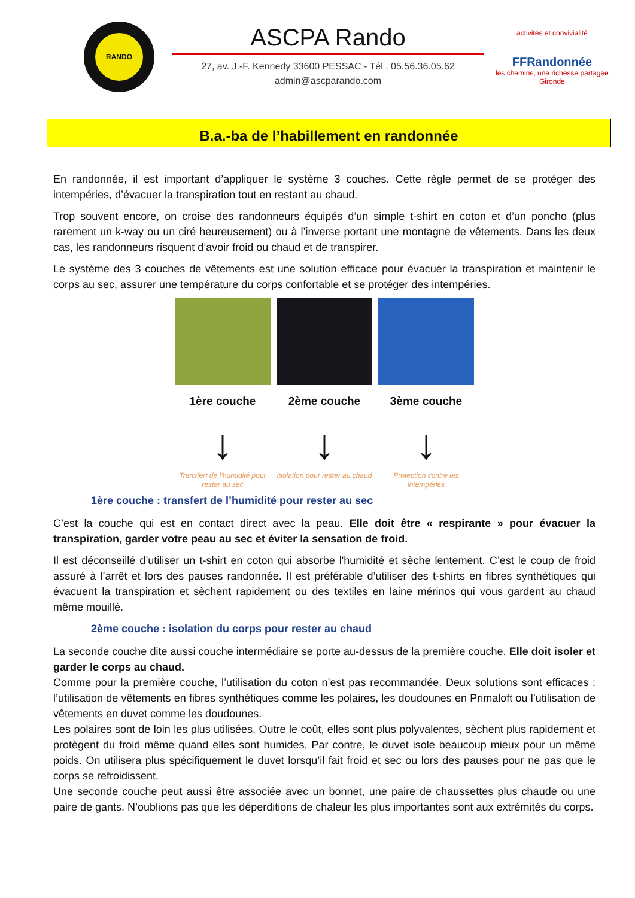RANDO
ASCPA Rando
27, av. J.-F. Kennedy 33600 PESSAC - Tél . 05.56.36.05.62
admin@ascparando.com
activités et convivialité
FFRandonnée
les chemins, une richesse partagée
Gironde
B.a.-ba de l’habillement en randonnée
En randonnée, il est important d’appliquer le système 3 couches. Cette règle permet de se protéger des intempéries, d’évacuer la transpiration tout en restant au chaud.
Trop souvent encore, on croise des randonneurs équipés d’un simple t-shirt en coton et d’un poncho (plus rarement un k-way ou un ciré heureusement) ou à l’inverse portant une montagne de vêtements. Dans les deux cas, les randonneurs risquent d’avoir froid ou chaud et de transpirer.
Le système des 3 couches de vêtements est une solution efficace pour évacuer la transpiration et maintenir le corps au sec, assurer une température du corps confortable et se protéger des intempéries.
1ère couche
↓
Transfert de l’humidité pour rester au sec
2ème couche
↓
Isolation pour rester au chaud
3ème couche
↓
Protection contre les intempéries
1ère couche : transfert de l’humidité pour rester au sec
C’est la couche qui est en contact direct avec la peau. Elle doit être « respirante » pour évacuer la transpiration, garder votre peau au sec et éviter la sensation de froid.
Il est déconseillé d’utiliser un t-shirt en coton qui absorbe l'humidité et sèche lentement. C’est le coup de froid assuré à l’arrêt et lors des pauses randonnée. Il est préférable d’utiliser des t-shirts en fibres synthétiques qui évacuent la transpiration et sèchent rapidement ou des textiles en laine mérinos qui vous gardent au chaud même mouillé.
2ème couche : isolation du corps pour rester au chaud
La seconde couche dite aussi couche intermédiaire se porte au-dessus de la première couche. Elle doit isoler et garder le corps au chaud.
Comme pour la première couche, l’utilisation du coton n’est pas recommandée. Deux solutions sont efficaces : l’utilisation de vêtements en fibres synthétiques comme les polaires, les doudounes en Primaloft ou l’utilisation de vêtements en duvet comme les doudounes.
Les polaires sont de loin les plus utilisées. Outre le coût, elles sont plus polyvalentes, sèchent plus rapidement et protègent du froid même quand elles sont humides. Par contre, le duvet isole beaucoup mieux pour un même poids. On utilisera plus spécifiquement le duvet lorsqu’il fait froid et sec ou lors des pauses pour ne pas que le corps se refroidissent.
Une seconde couche peut aussi être associée avec un bonnet, une paire de chaussettes plus chaude ou une paire de gants. N’oublions pas que les déperditions de chaleur les plus importantes sont aux extrémités du corps.